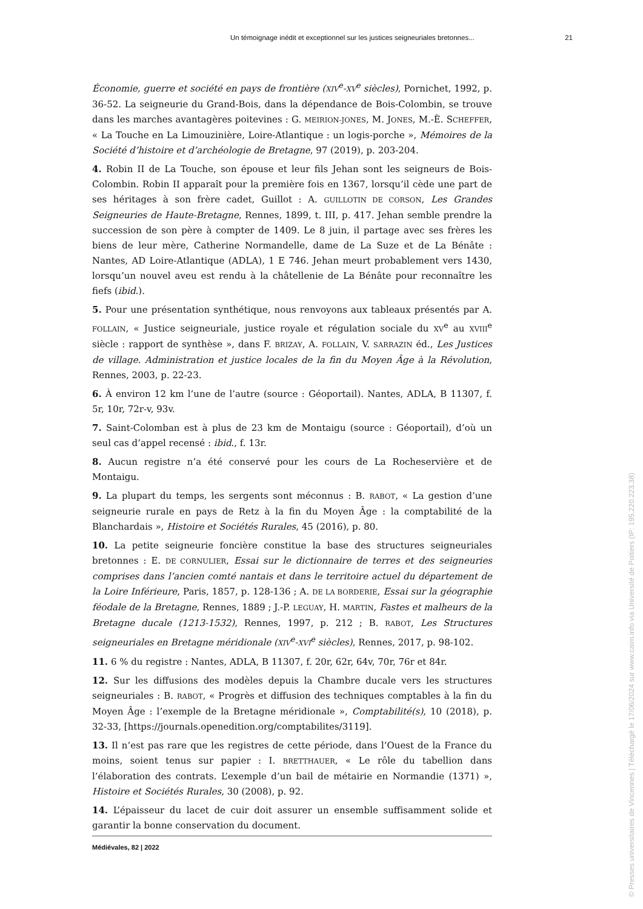Un témoignage inédit et exceptionnel sur les justices seigneuriales bretonnes... 21
Économie, guerre et société en pays de frontière (XIV<sup>e</sup>-XV<sup>e</sup> siècles), Pornichet, 1992, p. 36-52. La seigneurie du Grand-Bois, dans la dépendance de Bois-Colombin, se trouve dans les marches avantagères poitevines : G. MEIRION-JONES, M. JONES, M.-È. SCHEFFER, « La Touche en La Limouzinière, Loire-Atlantique : un logis-porche », Mémoires de la Société d’histoire et d’archéologie de Bretagne, 97 (2019), p. 203-204.
4. Robin II de La Touche, son épouse et leur fils Jehan sont les seigneurs de Bois-Colombin. Robin II apparaît pour la première fois en 1367, lorsqu’il cède une part de ses héritages à son frère cadet, Guillot : A. GUILLOTIN DE CORSON, Les Grandes Seigneuries de Haute-Bretagne, Rennes, 1899, t. III, p. 417. Jehan semble prendre la succession de son père à compter de 1409. Le 8 juin, il partage avec ses frères les biens de leur mère, Catherine Normandelle, dame de La Suze et de La Bénâte : Nantes, AD Loire-Atlantique (ADLA), 1 E 746. Jehan meurt probablement vers 1430, lorsqu’un nouvel aveu est rendu à la châtellenie de La Bénâte pour reconnaître les fiefs (ibid.).
5. Pour une présentation synthétique, nous renvoyons aux tableaux présentés par A. FOLLAIN, « Justice seigneuriale, justice royale et régulation sociale du XV<sup>e</sup> au XVIII<sup>e</sup> siècle : rapport de synthèse », dans F. BRIZAY, A. FOLLAIN, V. SARRAZIN éd., Les Justices de village. Administration et justice locales de la fin du Moyen Âge à la Révolution, Rennes, 2003, p. 22-23.
6. À environ 12 km l’une de l’autre (source : Géoportail). Nantes, ADLA, B 11307, f. 5r, 10r, 72r-v, 93v.
7. Saint-Colomban est à plus de 23 km de Montaigu (source : Géoportail), d’où un seul cas d’appel recensé : ibid., f. 13r.
8. Aucun registre n’a été conservé pour les cours de La Rocheservière et de Montaigu.
9. La plupart du temps, les sergents sont méconnus : B. RABOT, « La gestion d’une seigneurie rurale en pays de Retz à la fin du Moyen Âge : la comptabilité de la Blanchardais », Histoire et Sociétés Rurales, 45 (2016), p. 80.
10. La petite seigneurie foncière constitue la base des structures seigneuriales bretonnes : E. DE CORNULIER, Essai sur le dictionnaire de terres et des seigneuries comprises dans l’ancien comté nantais et dans le territoire actuel du département de la Loire Inférieure, Paris, 1857, p. 128-136 ; A. DE LA BORDERIE, Essai sur la géographie féodale de la Bretagne, Rennes, 1889 ; J.-P. LEGUAY, H. MARTIN, Fastes et malheurs de la Bretagne ducale (1213-1532), Rennes, 1997, p. 212 ; B. RABOT, Les Structures seigneuriales en Bretagne méridionale (XIV<sup>e</sup>-XVI<sup>e</sup> siècles), Rennes, 2017, p. 98-102.
11. 6 % du registre : Nantes, ADLA, B 11307, f. 20r, 62r, 64v, 70r, 76r et 84r.
12. Sur les diffusions des modèles depuis la Chambre ducale vers les structures seigneuriales : B. RABOT, « Progrès et diffusion des techniques comptables à la fin du Moyen Âge : l’exemple de la Bretagne méridionale », Comptabilité(s), 10 (2018), p. 32-33, [https://journals.openedition.org/comptabilites/3119].
13. Il n’est pas rare que les registres de cette période, dans l’Ouest de la France du moins, soient tenus sur papier : I. BRETTHAUER, « Le rôle du tabellion dans l’élaboration des contrats. L’exemple d’un bail de métairie en Normandie (1371) », Histoire et Sociétés Rurales, 30 (2008), p. 92.
14. L’épaisseur du lacet de cuir doit assurer un ensemble suffisamment solide et garantir la bonne conservation du document.
Médiévales, 82 | 2022
© Presses universitaires de Vincennes | Téléchargé le 17/06/2024 sur www.cairn.info via Université de Poitiers (IP: 195.220.223.38)